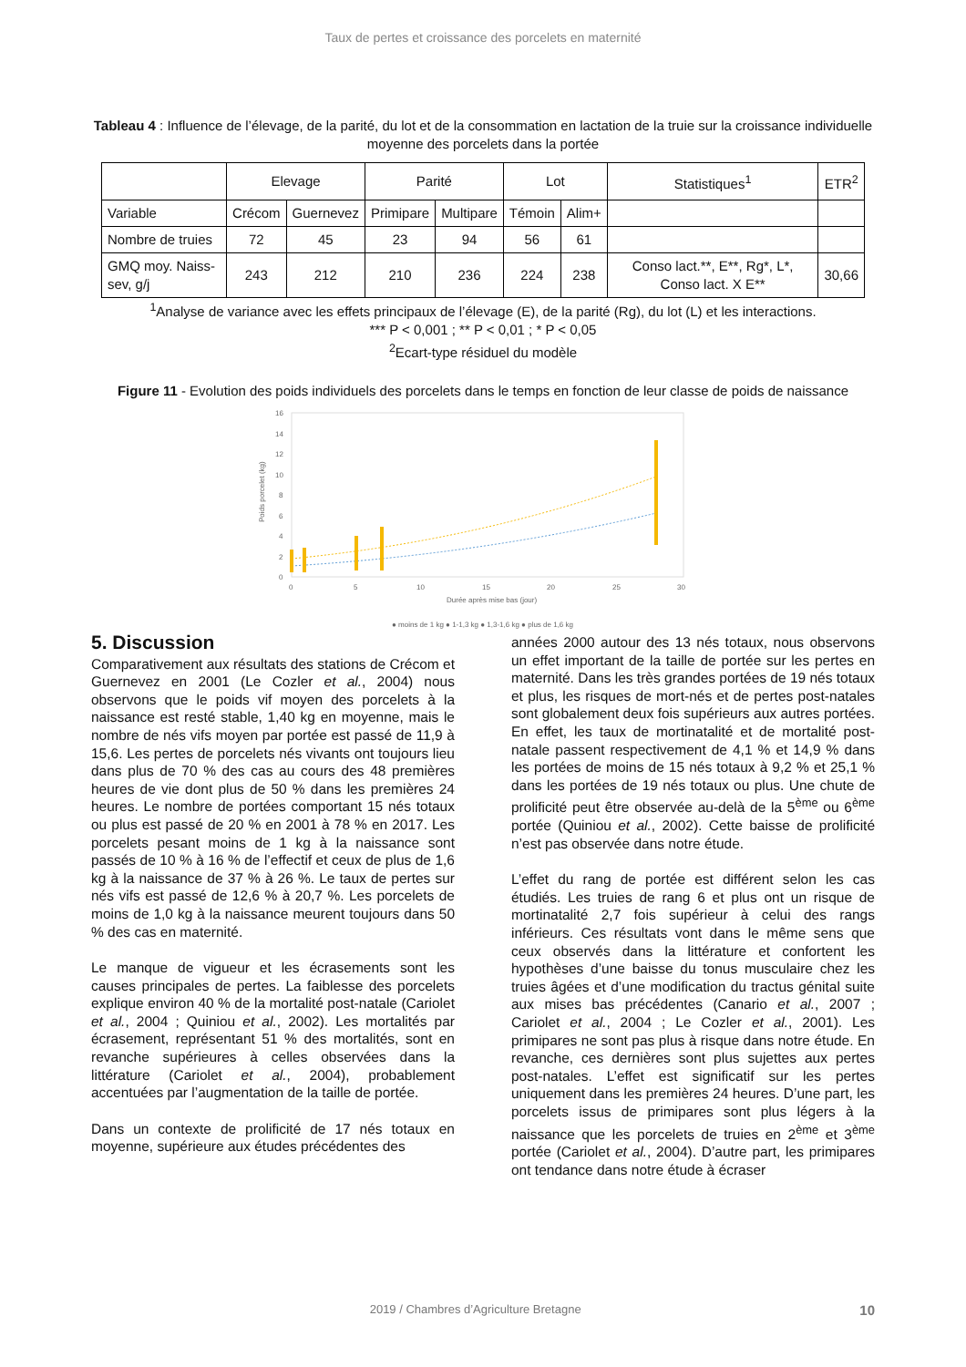Taux de pertes et croissance des porcelets en maternité
Tableau 4 : Influence de l’élevage, de la parité, du lot et de la consommation en lactation de la truie sur la croissance individuelle moyenne des porcelets dans la portée
| | Elevage | | Parité | | Lot | | Statistiques<sup>1</sup> | ETR<sup>2</sup> |
| Variable | Crécom | Guernevez | Primipare | Multipare | Témoin | Alim+ | | |
| Nombre de truies | 72 | 45 | 23 | 94 | 56 | 61 | | |
| GMQ moy. Naiss-sev, g/j | 243 | 212 | 210 | 236 | 224 | 238 | Conso lact.**, E**, Rg*, L*, Conso lact. X E** | 30,66 |
<sup>1</sup> Analyse de variance avec les effets principaux de l’élevage (E), de la parité (Rg), du lot (L) et les interactions.
*** P < 0,001 ; ** P < 0,01 ; * P < 0,05
<sup>2</sup> Ecart-type résiduel du modèle
Figure 11 - Evolution des poids individuels des porcelets dans le temps en fonction de leur classe de poids de naissance
16
14
12
10
8
6
4
2
0
0
5
10
15
20
25
30
Durée après mise bas (jour)
Poids porcelet (kg)
● moins de 1 kg ● 1-1,3 kg ● 1,3-1,6 kg ● plus de 1,6 kg
5. Discussion
Comparativement aux résultats des stations de Crécom et Guernevez en 2001 (Le Cozler et al., 2004) nous observons que le poids vif moyen des porcelets à la naissance est resté stable, 1,40 kg en moyenne, mais le nombre de nés vifs moyen par portée est passé de 11,9 à 15,6. Les pertes de porcelets nés vivants ont toujours lieu dans plus de 70 % des cas au cours des 48 premières heures de vie dont plus de 50 % dans les premières 24 heures. Le nombre de portées comportant 15 nés totaux ou plus est passé de 20 % en 2001 à 78 % en 2017. Les porcelets pesant moins de 1 kg à la naissance sont passés de 10 % à 16 % de l’effectif et ceux de plus de 1,6 kg à la naissance de 37 % à 26 %. Le taux de pertes sur nés vifs est passé de 12,6 % à 20,7 %. Les porcelets de moins de 1,0 kg à la naissance meurent toujours dans 50 % des cas en maternité.
Le manque de vigueur et les écrasements sont les causes principales de pertes. La faiblesse des porcelets explique environ 40 % de la mortalité post-natale (Cariolet et al., 2004 ; Quiniou et al., 2002). Les mortalités par écrasement, représentant 51 % des mortalités, sont en revanche supérieures à celles observées dans la littérature (Cariolet et al., 2004), probablement accentuées par l’augmentation de la taille de portée.
Dans un contexte de prolificité de 17 nés totaux en moyenne, supérieure aux études précédentes des
années 2000 autour des 13 nés totaux, nous observons un effet important de la taille de portée sur les pertes en maternité. Dans les très grandes portées de 19 nés totaux et plus, les risques de mort-nés et de pertes post-natales sont globalement deux fois supérieurs aux autres portées. En effet, les taux de mortinatalité et de mortalité post-natale passent respectivement de 4,1 % et 14,9 % dans les portées de moins de 15 nés totaux à 9,2 % et 25,1 % dans les portées de 19 nés totaux ou plus. Une chute de prolificité peut être observée au-delà de la 5<sup>ème</sup> ou 6<sup>ème</sup> portée (Quiniou et al., 2002). Cette baisse de prolificité n’est pas observée dans notre étude.
L’effet du rang de portée est différent selon les cas étudiés. Les truies de rang 6 et plus ont un risque de mortinatalité 2,7 fois supérieur à celui des rangs inférieurs. Ces résultats vont dans le même sens que ceux observés dans la littérature et confortent les hypothèses d’une baisse du tonus musculaire chez les truies âgées et d’une modification du tractus génital suite aux mises bas précédentes (Canario et al., 2007 ; Cariolet et al., 2004 ; Le Cozler et al., 2001). Les primipares ne sont pas plus à risque dans notre étude. En revanche, ces dernières sont plus sujettes aux pertes post-natales. L’effet est significatif sur les pertes uniquement dans les premières 24 heures. D’une part, les porcelets issus de primipares sont plus légers à la naissance que les porcelets de truies en 2<sup>ème</sup> et 3<sup>ème</sup> portée (Cariolet et al., 2004). D’autre part, les primipares ont tendance dans notre étude à écraser
2019 / Chambres d’Agriculture Bretagne 10